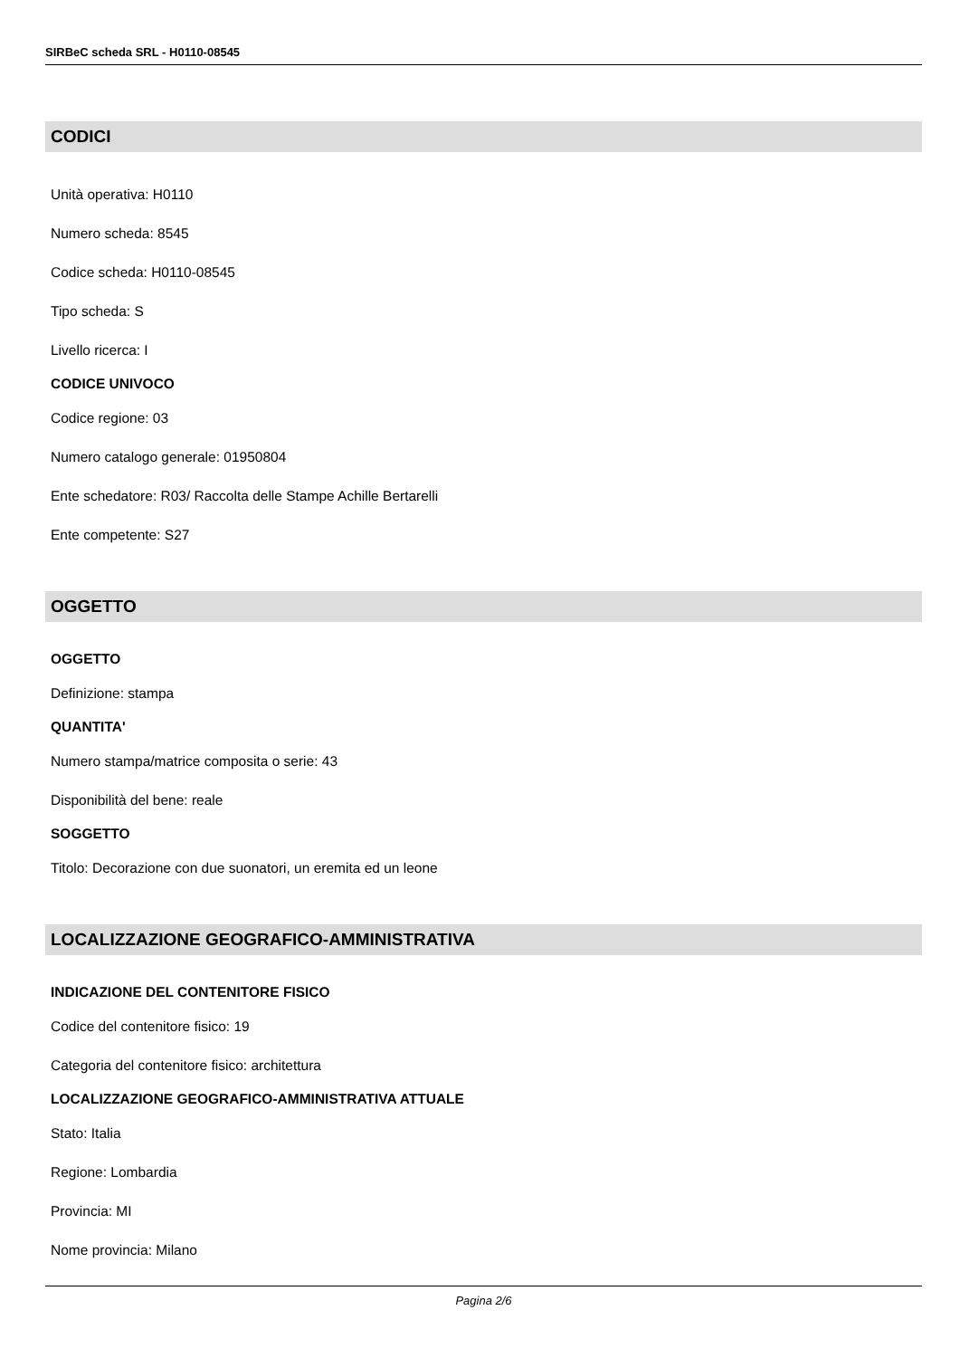SIRBeC scheda SRL - H0110-08545
CODICI
Unità operativa: H0110
Numero scheda: 8545
Codice scheda: H0110-08545
Tipo scheda: S
Livello ricerca: I
CODICE UNIVOCO
Codice regione: 03
Numero catalogo generale: 01950804
Ente schedatore: R03/ Raccolta delle Stampe Achille Bertarelli
Ente competente: S27
OGGETTO
OGGETTO
Definizione: stampa
QUANTITA'
Numero stampa/matrice composita o serie: 43
Disponibilità del bene: reale
SOGGETTO
Titolo: Decorazione con due suonatori, un eremita ed un leone
LOCALIZZAZIONE GEOGRAFICO-AMMINISTRATIVA
INDICAZIONE DEL CONTENITORE FISICO
Codice del contenitore fisico: 19
Categoria del contenitore fisico: architettura
LOCALIZZAZIONE GEOGRAFICO-AMMINISTRATIVA ATTUALE
Stato: Italia
Regione: Lombardia
Provincia: MI
Nome provincia: Milano
Pagina 2/6